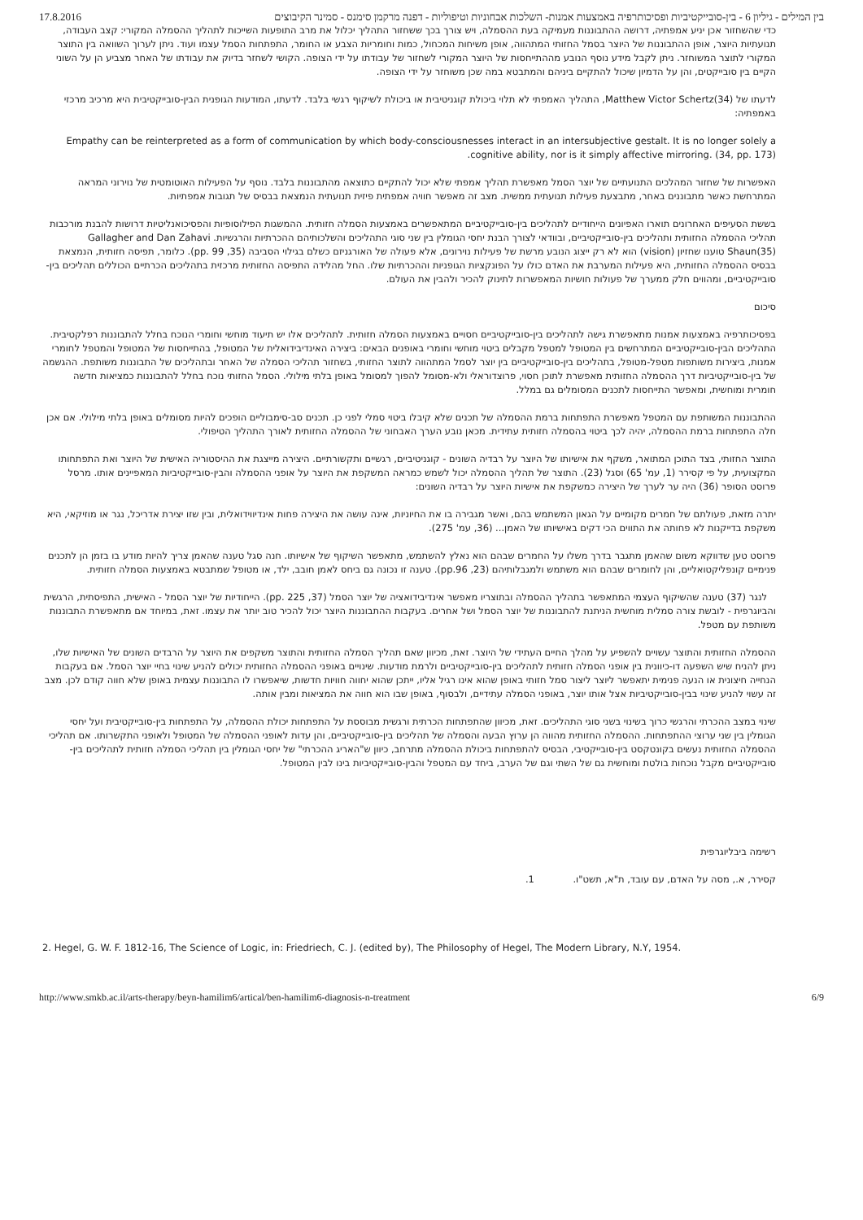בין המילים - גיליון 6 - בין-סובייקטיביות ופסיכותרפיה באמצעות אמנות- השלכות אבחוניות וטיפוליות - דפנה מרקמן סימנס - סמינר הקיבוצים 17.8.2016
כדי שהשחזור אכן יניע אמפתיה, דרושה ההתבוננות מעמיקה בעת ההסמלה, ויש צורך בכך ששחזור התהליך יכלול את מרב התופעות השייכות לתהליך ההסמלה המקורי: קצב העבודה, תנועתיות היוצר, אופן ההתבוננות של היוצר בסמל החזותי המתהווה, אופן משיחות המכחול, כמות וחומריות הצבע או החומר, התפתחות הסמל עצמו ועוד. ניתן לערוך השוואה בין התוצר המקורי לתוצר המשוחזר. ניתן לקבל מידע נוסף הנובע מההתייחסות של היוצר המקורי לשחזור של עבודתו על ידי הצופה. הקושי לשחזר בדיוק את עבודתו של האחר מצביע הן על השוני הקיים בין סובייקטים, והן על הדמיון שיכול להתקיים ביניהם והמתבטא במה שכן משוחזר על ידי הצופה.
לדעתו של Matthew Victor Schertz(34), התהליך האמפתי לא תלוי ביכולת קוגניטיבית או ביכולת לשיקוף רגשי בלבד. לדעתו, המודעות הגופנית הבין-סובייקטיבית היא מרכיב מרכזי באמפתיה:
Empathy can be reinterpreted as a form of communication by which body-consciousnesses interact in an intersubjective gestalt. It is no longer solely a cognitive ability, nor is it simply affective mirroring. (34, pp. 173).
האפשרות של שחזור המהלכים התנועתיים של יוצר הסמל מאפשרת תהליך אמפתי שלא יכול להתקיים כתוצאה מהתבוננות בלבד. נוסף על הפעילות האוטומטית של נוירוני המראה המתרחשת כאשר מתבוננים באחר, מתבצעת פעילות תנועתית ממשית. מצב זה מאפשר חוויה אמפתית פיזית תנועתית הנמצאת בבסיס של תגובות אמפתיות.
בששת הסעיפים האחרונים תוארו האפיונים הייחודיים לתהליכים בין-סובייקטיביים המתאפשרים באמצעות הסמלה חזותית. ההמשגות הפילוסופיות והפסיכואנליטיות דרושות להבנת מורכבות תהליכי ההסמלה החזותית ותהליכים בין-סובייקטיביים, ובוודאי לצורך הבנת יחסי הגומלין בין שני סוגי התהליכים והשלכותיהם ההכרתיות והרגשיות. Gallagher and Dan Zahavi Shaun(35) טוענו שחזיון (vision) הוא לא רק ייצוג הנובע מרשת של פעילות נוירונים, אלא פעולה של האורגניזם כשלם בגילוי הסביבה (35, pp. 99). כלומר, תפיסה חזותית, הנמצאת בבסיס ההסמלה החזותית, היא פעילות המערבת את האדם כולו על הפונקציות הגופניות וההכרתיות שלו. החל מהלידה התפיסה החזותית מרכזית בתהליכים הכרתיים הכוללים תהליכים בין-סובייקטיביים, ומהווים חלק ממערך של פעולות חושיות המאפשרות לתינוק להכיר ולהבין את העולם.
סיכום
בפסיכותרפיה באמצעות אמנות מתאפשרת גישה לתהליכים בין-סובייקטיביים חסויים באמצעות הסמלה חזותית. לתהליכים אלו יש תיעוד מוחשי וחומרי הנוכח בחלל להתבוננות רפלקטיבית. התהליכים הבין-סובייקטיביים המתרחשים בין המטופל למטפל מקבלים ביטוי מוחשי וחומרי באופנים הבאים: ביצירה האינדיבידואלית של המטופל, בהתייחסות של המטופל והמטפל לחומרי אמנות, ביצירות משותפות מטפל-מטופל, בתהליכים בין-סובייקטיביים בין יוצר לסמל המתהווה לתוצר החזותי, בשחזור תהליכי הסמלה של האחר ובתהליכים של התבוננות משותפת. ההגשמה של בין-סובייקטיביות דרך ההסמלה החזותית מאפשרת לתוכן חסוי, פרוצדוראלי ולא-מסומל להפוך למסומל באופן בלתי מילולי. הסמל החזותי נוכח בחלל להתבוננות כמציאות חדשה חומרית ומוחשית, ומאפשר התייחסות לתכנים המסומלים גם במלל.
ההתבוננות המשותפת עם המטפל מאפשרת התפתחות ברמת ההסמלה של תכנים שלא קיבלו ביטוי סמלי לפני כן. תכנים סב-סימבוליים הופכים להיות מסומלים באופן בלתי מילולי. אם אכן חלה התפתחות ברמת ההסמלה, יהיה לכך ביטוי בהסמלה חזותית עתידית. מכאן נובע הערך האבחוני של ההסמלה החזותית לאורך התהליך הטיפולי.
התוצר החזותי, בצד התוכן המתואר, משקף את אישיותו של היוצר על רבדיה השונים - קוגניטיביים, רגשיים ותקשורתיים. היצירה מייצגת את ההיסטוריה האישית של היוצר ואת התפתחותו המקצועית, על פי קסירר (1, עמ' 65) וסגל (23). התוצר של תהליך ההסמלה יכול לשמש כמראה המשקפת את היוצר על אופני ההסמלה והבין-סובייקטיביות המאפיינים אותו. מרסל פרוסט הסופר (36) היה ער לערך של היצירה כמשקפת את אישיות היוצר על רבדיה השונים:
יתרה מזאת, פעולתם של חמרים מקומיים על הגאון המשתמש בהם, ואשר מגבירה בו את החיוניות, אינה עושה את היצירה פחות אינדיווידואלית, ובין שזו יצירת אדריכל, נגר או מוזיקאי, היא משקפת בדייקנות לא פחותה את התווים הכי דקים באישיותו של האמן... (36, עמ' 275).
פרוסט טען שדווקא משום שהאמן מתגבר בדרך משלו על החמרים שבהם הוא נאלץ להשתמש, מתאפשר השיקוף של אישיותו. חנה סגל טענה שהאמן צריך להיות מודע בו בזמן הן לתכנים פנימיים קונפליקטואליים, והן לחומרים שבהם הוא משתמש ולמגבלותיהם (23, pp.96). טענה זו נכונה גם ביחס לאמן חובב, ילד, או מטופל שמתבטא באמצעות הסמלה חזותית.
לנגר (37) טענה שהשיקוף העצמי המתאפשר בתהליך ההסמלה ובתוצריו מאפשר אינדיבידואציה של יוצר הסמל (37, pp. 225). הייחודיות של יוצר הסמל - האישית, התפיסתית, הרגשית והביוגרפית - לובשת צורה סמלית מוחשית הניתנת להתבוננות של יוצר הסמל ושל אחרים. בעקבות ההתבוננות היוצר יכול להכיר טוב יותר את עצמו. זאת, במיוחד אם מתאפשרת התבוננות משותפת עם מטפל.
ההסמלה החזותית והתוצר עשויים להשפיע על מהלך החיים העתידי של היוצר. זאת, מכיוון שאם תהליך הסמלה החזותית והתוצר משקפים את היוצר על הרבדים השונים של האישיות שלו, ניתן להניח שיש השפעה דו-כיוונית בין אופני הסמלה חזותית לתהליכים בין-סובייקטיביים ולרמת מודעות. שינויים באופני ההסמלה החזותית יכולים להניע שינוי בחיי יוצר הסמל. אם בעקבות הנחייה חיצונית או הנעה פנימית יתאפשר ליוצר ליצור סמל חזותי באופן שהוא אינו רגיל אליו, ייתכן שהוא יחווה חוויות חדשות, שיאפשרו לו התבוננות עצמית באופן שלא חווה קודם לכן. מצב זה עשוי להניע שינוי בבין-סובייקטיביות אצל אותו יוצר, באופני הסמלה עתידיים, ולבסוף, באופן שבו הוא חווה את המציאות ומבין אותה.
שינוי במצב ההכרתי והרגשי כרוך בשינוי בשני סוגי התהליכים. זאת, מכיוון שהתפתחות הכרתית ורגשית מבוססת על התפתחות יכולת ההסמלה, על התפתחות בין-סובייקטיבית ועל יחסי הגומלין בין שני ערוצי ההתפתחות. ההסמלה החזותית מהווה הן ערוץ הבעה והסמלה של תהליכים בין-סובייקטיביים, והן עדות לאופני ההסמלה של המטופל ולאופני התקשרותו. אם תהליכי ההסמלה החזותית נעשים בקונטקסט בין-סובייקטיבי, הבסיס להתפתחות ביכולת ההסמלה מתרחב, כיוון ש"האריג ההכרתי" של יחסי הגומלין בין תהליכי הסמלה חזותית לתהליכים בין-סובייקטיביים מקבל נוכחות בולטת ומוחשית גם של השתי וגם של הערב, ביחד עם המטפל והבין-סובייקטיביות בינו לבין המטופל.
רשימה ביבליוגרפית
קסירר, א., מסה על האדם, עם עובד, ת"א, תשט"ו. 1.
2. Hegel, G. W. F. 1812-16, The Science of Logic, in: Friedriech, C. J. (edited by), The Philosophy of Hegel, The Modern Library, N.Y, 1954.
http://www.smkb.ac.il/arts-therapy/beyn-hamilim6/artical/ben-hamilim6-diagnosis-n-treatment 6/9